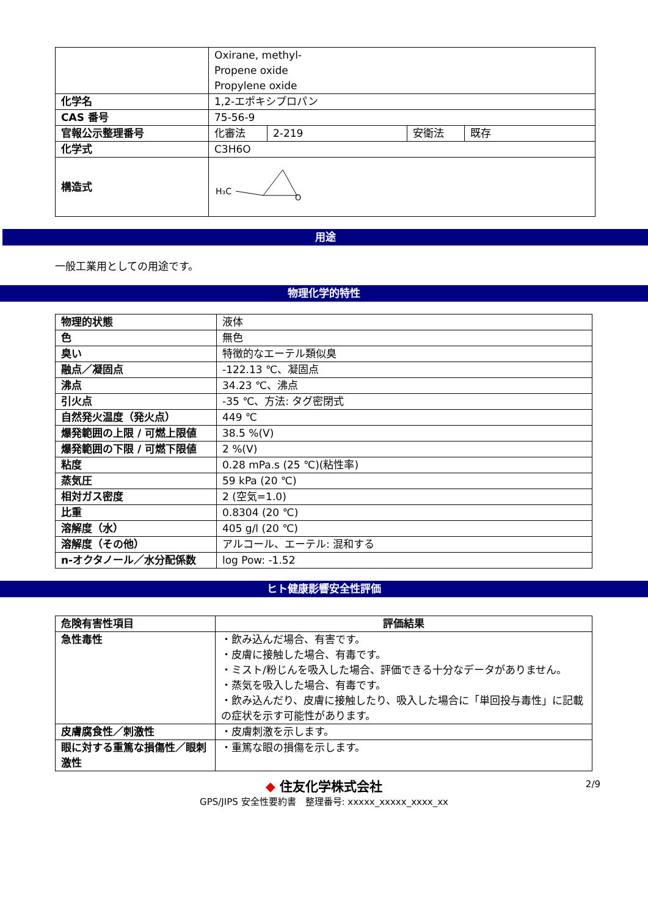| | Oxirane, methyl- Propene oxide Propylene oxide | | | |
| 化学名 | 1,2-エポキシプロパン | | | |
| CAS 番号 | 75-56-9 | | | |
| 官報公示整理番号 | 化審法 | 2-219 | 安衛法 | 既存 |
| 化学式 | C3H6O | | | |
| 構造式 | H₃C O | | | |
用途
一般工業用としての用途です。
物理化学的特性
| 物理的状態 | 液体 |
| 色 | 無色 |
| 臭い | 特徴的なエーテル類似臭 |
| 融点／凝固点 | -122.13 ℃、凝固点 |
| 沸点 | 34.23 ℃、沸点 |
| 引火点 | -35 ℃、方法: タグ密閉式 |
| 自然発火温度（発火点） | 449 ℃ |
| 爆発範囲の上限 / 可燃上限値 | 38.5 %(V) |
| 爆発範囲の下限 / 可燃下限値 | 2 %(V) |
| 粘度 | 0.28 mPa.s (25 ℃)(粘性率) |
| 蒸気圧 | 59 kPa (20 ℃) |
| 相対ガス密度 | 2 (空気=1.0) |
| 比重 | 0.8304 (20 ℃) |
| 溶解度（水） | 405 g/l (20 ℃) |
| 溶解度（その他） | アルコール、エーテル: 混和する |
| n-オクタノール／水分配係数 | log Pow: -1.52 |
ヒト健康影響安全性評価
| 危険有害性項目 | 評価結果 |
| --- | --- |
| 急性毒性 | ・飲み込んだ場合、有害です。 ・皮膚に接触した場合、有毒です。 ・ミスト/粉じんを吸入した場合、評価できる十分なデータがありません。 ・蒸気を吸入した場合、有毒です。 ・飲み込んだり、皮膚に接触したり、吸入した場合に「単回投与毒性」に記載の症状を示す可能性があります。 |
| 皮膚腐食性／刺激性 | ・皮膚刺激を示します。 |
| 眼に対する重篤な損傷性／眼刺激性 | ・重篤な眼の損傷を示します。 |
◆ 住友化学株式会社
GPS/JIPS 安全性要約書　整理番号: xxxxx_xxxxx_xxxx_xx
2/9